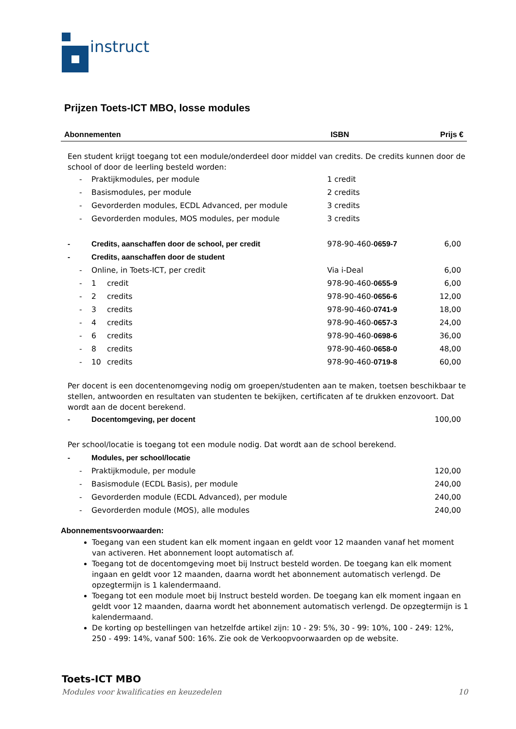instruct
Prijzen Toets-ICT MBO, losse modules
| Abonnementen | | | ISBN | Prijs € |
| --- | --- | --- | --- | --- |
| Een student krijgt toegang tot een module/onderdeel door middel van credits. De credits kunnen door de school of door de leerling besteld worden: | | | | |
| - | Praktijkmodules, per module | | 1 credit | |
| - | Basismodules, per module | | 2 credits | |
| - | Gevorderden modules, ECDL Advanced, per module | | 3 credits | |
| - | Gevorderden modules, MOS modules, per module | | 3 credits | |
| - | Credits, aanschaffen door de school, per credit | | 978-90-460- 0659-7 | 6,00 |
| - | Credits, aanschaffen door de student | | | |
| - | Online, in Toets-ICT, per credit | | Via i-Deal | 6,00 |
| - | 1 | credit | 978-90-460- 0655-9 | 6,00 |
| - | 2 | credits | 978-90-460- 0656-6 | 12,00 |
| - | 3 | credits | 978-90-460- 0741-9 | 18,00 |
| - | 4 | credits | 978-90-460- 0657-3 | 24,00 |
| - | 6 | credits | 978-90-460- 0698-6 | 36,00 |
| - | 8 | credits | 978-90-460- 0658-0 | 48,00 |
| - | 10 | credits | 978-90-460- 0719-8 | 60,00 |
| Per docent is een docentenomgeving nodig om groepen/studenten aan te maken, toetsen beschikbaar te stellen, antwoorden en resultaten van studenten te bekijken, certificaten af te drukken enzovoort. Dat wordt aan de docent berekend. | | | | |
| - | Docentomgeving, per docent | | | 100,00 |
| Per school/locatie is toegang tot een module nodig. Dat wordt aan de school berekend. | | | | |
| - | Modules, per school/locatie | | | |
| - | Praktijkmodule, per module | | | 120,00 |
| - | Basismodule (ECDL Basis), per module | | | 240,00 |
| - | Gevorderden module (ECDL Advanced), per module | | | 240,00 |
| - | Gevorderden module (MOS), alle modules | | | 240,00 |
Abonnementsvoorwaarden:
Toegang van een student kan elk moment ingaan en geldt voor 12 maanden vanaf het moment van activeren. Het abonnement loopt automatisch af.
Toegang tot de docentomgeving moet bij Instruct besteld worden. De toegang kan elk moment ingaan en geldt voor 12 maanden, daarna wordt het abonnement automatisch verlengd. De opzegtermijn is 1 kalendermaand.
Toegang tot een module moet bij Instruct besteld worden. De toegang kan elk moment ingaan en geldt voor 12 maanden, daarna wordt het abonnement automatisch verlengd. De opzegtermijn is 1 kalendermaand.
De korting op bestellingen van hetzelfde artikel zijn: 10 - 29: 5%, 30 - 99: 10%, 100 - 249: 12%, 250 - 499: 14%, vanaf 500: 16%. Zie ook de Verkoopvoorwaarden op de website.
Toets-ICT MBO
Modules voor kwalificaties en keuzedelen 10